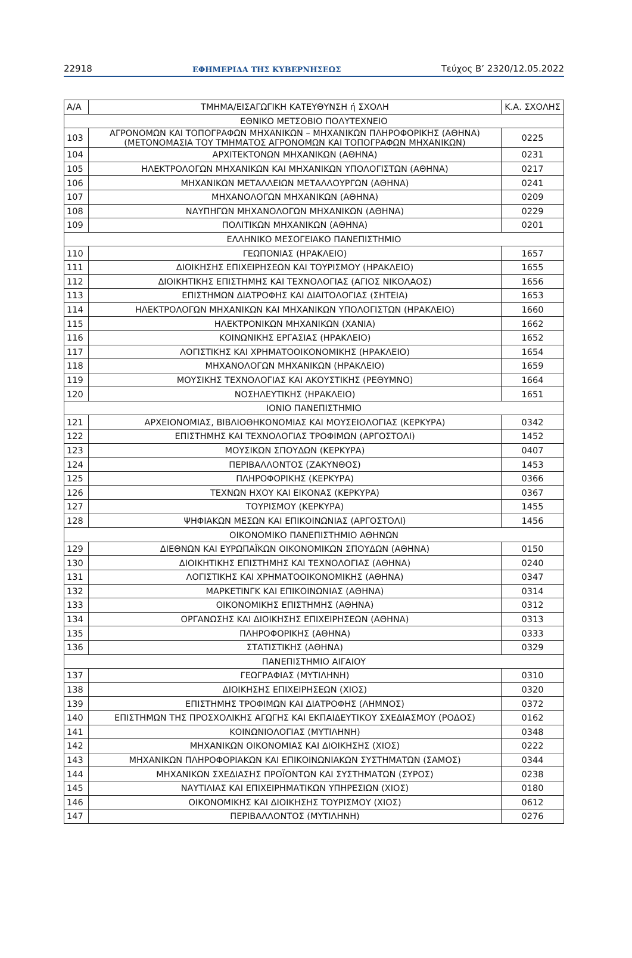22918 ΕΦΗΜΕΡΙΔΑ ΤΗΣ ΚΥΒΕΡΝΗΣΕΩΣ Τεύχος B’ 2320/12.05.2022
| Α/Α | ΤΜΗΜΑ/ΕΙΣΑΓΩΓΙΚΗ ΚΑΤΕΥΘΥΝΣΗ ή ΣΧΟΛΗ | Κ.Α. ΣΧΟΛΗΣ |
| --- | --- | --- |
| ΕΘΝΙΚΟ ΜΕΤΣΟΒΙΟ ΠΟΛΥΤΕΧΝΕΙΟ | | |
| 103 | ΑΓΡΟΝΟΜΩΝ ΚΑΙ ΤΟΠΟΓΡΑΦΩΝ ΜΗΧΑΝΙΚΩΝ – ΜΗΧΑΝΙΚΩΝ ΠΛΗΡΟΦΟΡΙΚΗΣ (ΑΘΗΝΑ) (ΜΕΤΟΝΟΜΑΣΙΑ ΤΟΥ ΤΜΗΜΑΤΟΣ ΑΓΡΟΝΟΜΩΝ ΚΑΙ ΤΟΠΟΓΡΑΦΩΝ ΜΗΧΑΝΙΚΩΝ) | 0225 |
| 104 | ΑΡΧΙΤΕΚΤΟΝΩΝ ΜΗΧΑΝΙΚΩΝ (ΑΘΗΝΑ) | 0231 |
| 105 | ΗΛΕΚΤΡΟΛΟΓΩΝ ΜΗΧΑΝΙΚΩΝ ΚΑΙ ΜΗΧΑΝΙΚΩΝ ΥΠΟΛΟΓΙΣΤΩΝ (ΑΘΗΝΑ) | 0217 |
| 106 | ΜΗΧΑΝΙΚΩΝ ΜΕΤΑΛΛΕΙΩΝ ΜΕΤΑΛΛΟΥΡΓΩΝ (ΑΘΗΝΑ) | 0241 |
| 107 | ΜΗΧΑΝΟΛΟΓΩΝ ΜΗΧΑΝΙΚΩΝ (ΑΘΗΝΑ) | 0209 |
| 108 | ΝΑΥΠΗΓΩΝ ΜΗΧΑΝΟΛΟΓΩΝ ΜΗΧΑΝΙΚΩΝ (ΑΘΗΝΑ) | 0229 |
| 109 | ΠΟΛΙΤΙΚΩΝ ΜΗΧΑΝΙΚΩΝ (ΑΘΗΝΑ) | 0201 |
| ΕΛΛΗΝΙΚΟ ΜΕΣΟΓΕΙΑΚΟ ΠΑΝΕΠΙΣΤΗΜΙΟ | | |
| 110 | ΓΕΩΠΟΝΙΑΣ (ΗΡΑΚΛΕΙΟ) | 1657 |
| 111 | ΔΙΟΙΚΗΣΗΣ ΕΠΙΧΕΙΡΗΣΕΩΝ ΚΑΙ ΤΟΥΡΙΣΜΟΥ (ΗΡΑΚΛΕΙΟ) | 1655 |
| 112 | ΔΙΟΙΚΗΤΙΚΗΣ ΕΠΙΣΤΗΜΗΣ ΚΑΙ ΤΕΧΝΟΛΟΓΙΑΣ (ΑΓΙΟΣ ΝΙΚΟΛΑΟΣ) | 1656 |
| 113 | ΕΠΙΣΤΗΜΩΝ ΔΙΑΤΡΟΦΗΣ ΚΑΙ ΔΙΑΙΤΟΛΟΓΙΑΣ (ΣΗΤΕΙΑ) | 1653 |
| 114 | ΗΛΕΚΤΡΟΛΟΓΩΝ ΜΗΧΑΝΙΚΩΝ ΚΑΙ ΜΗΧΑΝΙΚΩΝ ΥΠΟΛΟΓΙΣΤΩΝ (ΗΡΑΚΛΕΙΟ) | 1660 |
| 115 | ΗΛΕΚΤΡΟΝΙΚΩΝ ΜΗΧΑΝΙΚΩΝ (ΧΑΝΙΑ) | 1662 |
| 116 | ΚΟΙΝΩΝΙΚΗΣ ΕΡΓΑΣΙΑΣ (ΗΡΑΚΛΕΙΟ) | 1652 |
| 117 | ΛΟΓΙΣΤΙΚΗΣ ΚΑΙ ΧΡΗΜΑΤΟΟΙΚΟΝΟΜΙΚΗΣ (ΗΡΑΚΛΕΙΟ) | 1654 |
| 118 | ΜΗΧΑΝΟΛΟΓΩΝ ΜΗΧΑΝΙΚΩΝ (ΗΡΑΚΛΕΙΟ) | 1659 |
| 119 | ΜΟΥΣΙΚΗΣ ΤΕΧΝΟΛΟΓΙΑΣ ΚΑΙ ΑΚΟΥΣΤΙΚΗΣ (ΡΕΘΥΜΝΟ) | 1664 |
| 120 | ΝΟΣΗΛΕΥΤΙΚΗΣ (ΗΡΑΚΛΕΙΟ) | 1651 |
| ΙΟΝΙΟ ΠΑΝΕΠΙΣΤΗΜΙΟ | | |
| 121 | ΑΡΧΕΙΟΝΟΜΙΑΣ, ΒΙΒΛΙΟΘΗΚΟΝΟΜΙΑΣ ΚΑΙ ΜΟΥΣΕΙΟΛΟΓΙΑΣ (ΚΕΡΚΥΡΑ) | 0342 |
| 122 | ΕΠΙΣΤΗΜΗΣ ΚΑΙ ΤΕΧΝΟΛΟΓΙΑΣ ΤΡΟΦΙΜΩΝ (ΑΡΓΟΣΤΟΛΙ) | 1452 |
| 123 | ΜΟΥΣΙΚΩΝ ΣΠΟΥΔΩΝ (ΚΕΡΚΥΡΑ) | 0407 |
| 124 | ΠΕΡΙΒΑΛΛΟΝΤΟΣ (ΖΑΚΥΝΘΟΣ) | 1453 |
| 125 | ΠΛΗΡΟΦΟΡΙΚΗΣ (ΚΕΡΚΥΡΑ) | 0366 |
| 126 | ΤΕΧΝΩΝ ΗΧΟΥ ΚΑΙ ΕΙΚΟΝΑΣ (ΚΕΡΚΥΡΑ) | 0367 |
| 127 | ΤΟΥΡΙΣΜΟΥ (ΚΕΡΚΥΡΑ) | 1455 |
| 128 | ΨΗΦΙΑΚΩΝ ΜΕΣΩΝ ΚΑΙ ΕΠΙΚΟΙΝΩΝΙΑΣ (ΑΡΓΟΣΤΟΛΙ) | 1456 |
| ΟΙΚΟΝΟΜΙΚΟ ΠΑΝΕΠΙΣΤΗΜΙΟ ΑΘΗΝΩΝ | | |
| 129 | ΔΙΕΘΝΩΝ ΚΑΙ ΕΥΡΩΠΑΪΚΩΝ ΟΙΚΟΝΟΜΙΚΩΝ ΣΠΟΥΔΩΝ (ΑΘΗΝΑ) | 0150 |
| 130 | ΔΙΟΙΚΗΤΙΚΗΣ ΕΠΙΣΤΗΜΗΣ ΚΑΙ ΤΕΧΝΟΛΟΓΙΑΣ (ΑΘΗΝΑ) | 0240 |
| 131 | ΛΟΓΙΣΤΙΚΗΣ ΚΑΙ ΧΡΗΜΑΤΟΟΙΚΟΝΟΜΙΚΗΣ (ΑΘΗΝΑ) | 0347 |
| 132 | ΜΑΡΚΕΤΙΝΓΚ ΚΑΙ ΕΠΙΚΟΙΝΩΝΙΑΣ (ΑΘΗΝΑ) | 0314 |
| 133 | ΟΙΚΟΝΟΜΙΚΗΣ ΕΠΙΣΤΗΜΗΣ (ΑΘΗΝΑ) | 0312 |
| 134 | ΟΡΓΑΝΩΣΗΣ ΚΑΙ ΔΙΟΙΚΗΣΗΣ ΕΠΙΧΕΙΡΗΣΕΩΝ (ΑΘΗΝΑ) | 0313 |
| 135 | ΠΛΗΡΟΦΟΡΙΚΗΣ (ΑΘΗΝΑ) | 0333 |
| 136 | ΣΤΑΤΙΣΤΙΚΗΣ (ΑΘΗΝΑ) | 0329 |
| ΠΑΝΕΠΙΣΤΗΜΙΟ ΑΙΓΑΙΟΥ | | |
| 137 | ΓΕΩΓΡΑΦΙΑΣ (ΜΥΤΙΛΗΝΗ) | 0310 |
| 138 | ΔΙΟΙΚΗΣΗΣ ΕΠΙΧΕΙΡΗΣΕΩΝ (ΧΙΟΣ) | 0320 |
| 139 | ΕΠΙΣΤΗΜΗΣ ΤΡΟΦΙΜΩΝ ΚΑΙ ΔΙΑΤΡΟΦΗΣ (ΛΗΜΝΟΣ) | 0372 |
| 140 | ΕΠΙΣΤΗΜΩΝ ΤΗΣ ΠΡΟΣΧΟΛΙΚΗΣ ΑΓΩΓΗΣ ΚΑΙ ΕΚΠΑΙΔΕΥΤΙΚΟΥ ΣΧΕΔΙΑΣΜΟΥ (ΡΟΔΟΣ) | 0162 |
| 141 | ΚΟΙΝΩΝΙΟΛΟΓΙΑΣ (ΜΥΤΙΛΗΝΗ) | 0348 |
| 142 | ΜΗΧΑΝΙΚΩΝ ΟΙΚΟΝΟΜΙΑΣ ΚΑΙ ΔΙΟΙΚΗΣΗΣ (ΧΙΟΣ) | 0222 |
| 143 | ΜΗΧΑΝΙΚΩΝ ΠΛΗΡΟΦΟΡΙΑΚΩΝ ΚΑΙ ΕΠΙΚΟΙΝΩΝΙΑΚΩΝ ΣΥΣΤΗΜΑΤΩΝ (ΣΑΜΟΣ) | 0344 |
| 144 | ΜΗΧΑΝΙΚΩΝ ΣΧΕΔΙΑΣΗΣ ΠΡΟΪΟΝΤΩΝ ΚΑΙ ΣΥΣΤΗΜΑΤΩΝ (ΣΥΡΟΣ) | 0238 |
| 145 | ΝΑΥΤΙΛΙΑΣ ΚΑΙ ΕΠΙΧΕΙΡΗΜΑΤΙΚΩΝ ΥΠΗΡΕΣΙΩΝ (ΧΙΟΣ) | 0180 |
| 146 | ΟΙΚΟΝΟΜΙΚΗΣ ΚΑΙ ΔΙΟΙΚΗΣΗΣ ΤΟΥΡΙΣΜΟΥ (ΧΙΟΣ) | 0612 |
| 147 | ΠΕΡΙΒΑΛΛΟΝΤΟΣ (ΜΥΤΙΛΗΝΗ) | 0276 |